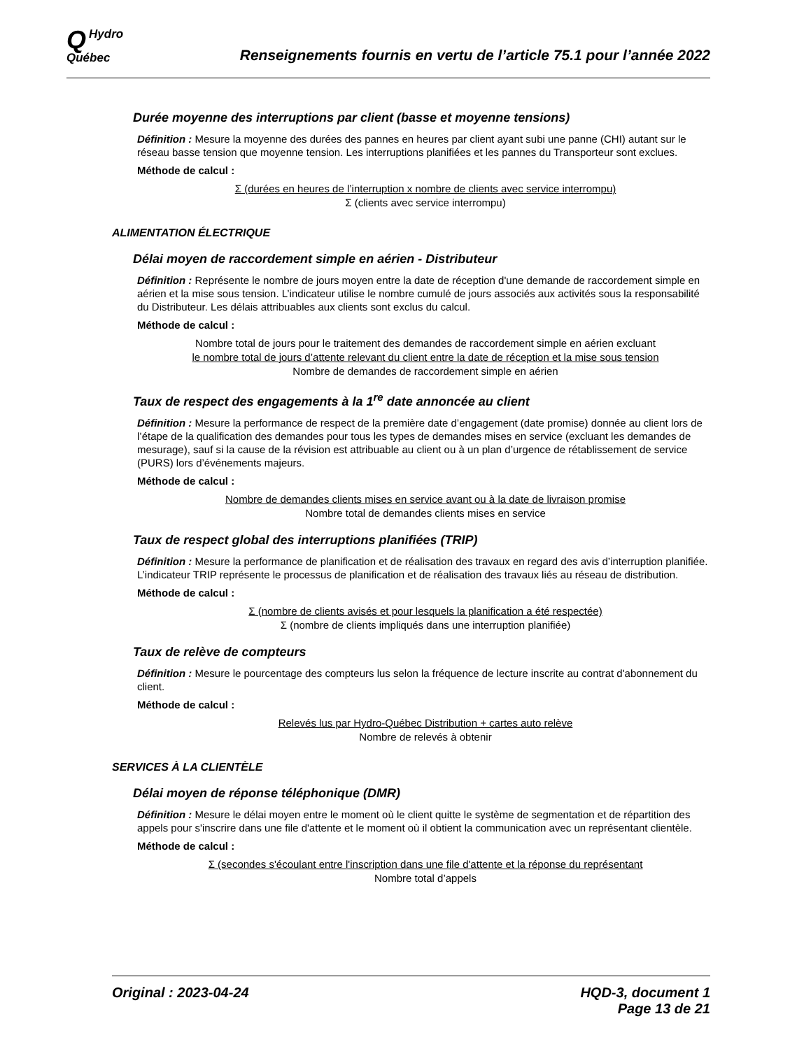QHydro
Québec
Renseignements fournis en vertu de l’article 75.1 pour l’année 2022
Durée moyenne des interruptions par client (basse et moyenne tensions)
Définition : Mesure la moyenne des durées des pannes en heures par client ayant subi une panne (CHI) autant sur le réseau basse tension que moyenne tension. Les interruptions planifiées et les pannes du Transporteur sont exclues.
Méthode de calcul :
Σ (durées en heures de l’interruption x nombre de clients avec service interrompu)
Σ (clients avec service interrompu)
ALIMENTATION ÉLECTRIQUE
Délai moyen de raccordement simple en aérien - Distributeur
Définition : Représente le nombre de jours moyen entre la date de réception d'une demande de raccordement simple en aérien et la mise sous tension. L’indicateur utilise le nombre cumulé de jours associés aux activités sous la responsabilité du Distributeur. Les délais attribuables aux clients sont exclus du calcul.
Méthode de calcul :
Nombre total de jours pour le traitement des demandes de raccordement simple en aérien excluant
le nombre total de jours d’attente relevant du client entre la date de réception et la mise sous tension
Nombre de demandes de raccordement simple en aérien
Taux de respect des engagements à la 1<sup>re</sup> date annoncée au client
Définition : Mesure la performance de respect de la première date d’engagement (date promise) donnée au client lors de l’étape de la qualification des demandes pour tous les types de demandes mises en service (excluant les demandes de mesurage), sauf si la cause de la révision est attribuable au client ou à un plan d’urgence de rétablissement de service (PURS) lors d’événements majeurs.
Méthode de calcul :
Nombre de demandes clients mises en service avant ou à la date de livraison promise
Nombre total de demandes clients mises en service
Taux de respect global des interruptions planifiées (TRIP)
Définition : Mesure la performance de planification et de réalisation des travaux en regard des avis d’interruption planifiée. L’indicateur TRIP représente le processus de planification et de réalisation des travaux liés au réseau de distribution.
Méthode de calcul :
Σ (nombre de clients avisés et pour lesquels la planification a été respectée)
Σ (nombre de clients impliqués dans une interruption planifiée)
Taux de relève de compteurs
Définition : Mesure le pourcentage des compteurs lus selon la fréquence de lecture inscrite au contrat d'abonnement du client.
Méthode de calcul :
Relevés lus par Hydro-Québec Distribution + cartes auto relève
Nombre de relevés à obtenir
SERVICES À LA CLIENTÈLE
Délai moyen de réponse téléphonique (DMR)
Définition : Mesure le délai moyen entre le moment où le client quitte le système de segmentation et de répartition des appels pour s'inscrire dans une file d'attente et le moment où il obtient la communication avec un représentant clientèle.
Méthode de calcul :
Σ (secondes s'écoulant entre l'inscription dans une file d'attente et la réponse du représentant
Nombre total d’appels
Original : 2023-04-24 HQD-3, document 1
Page 13 de 21